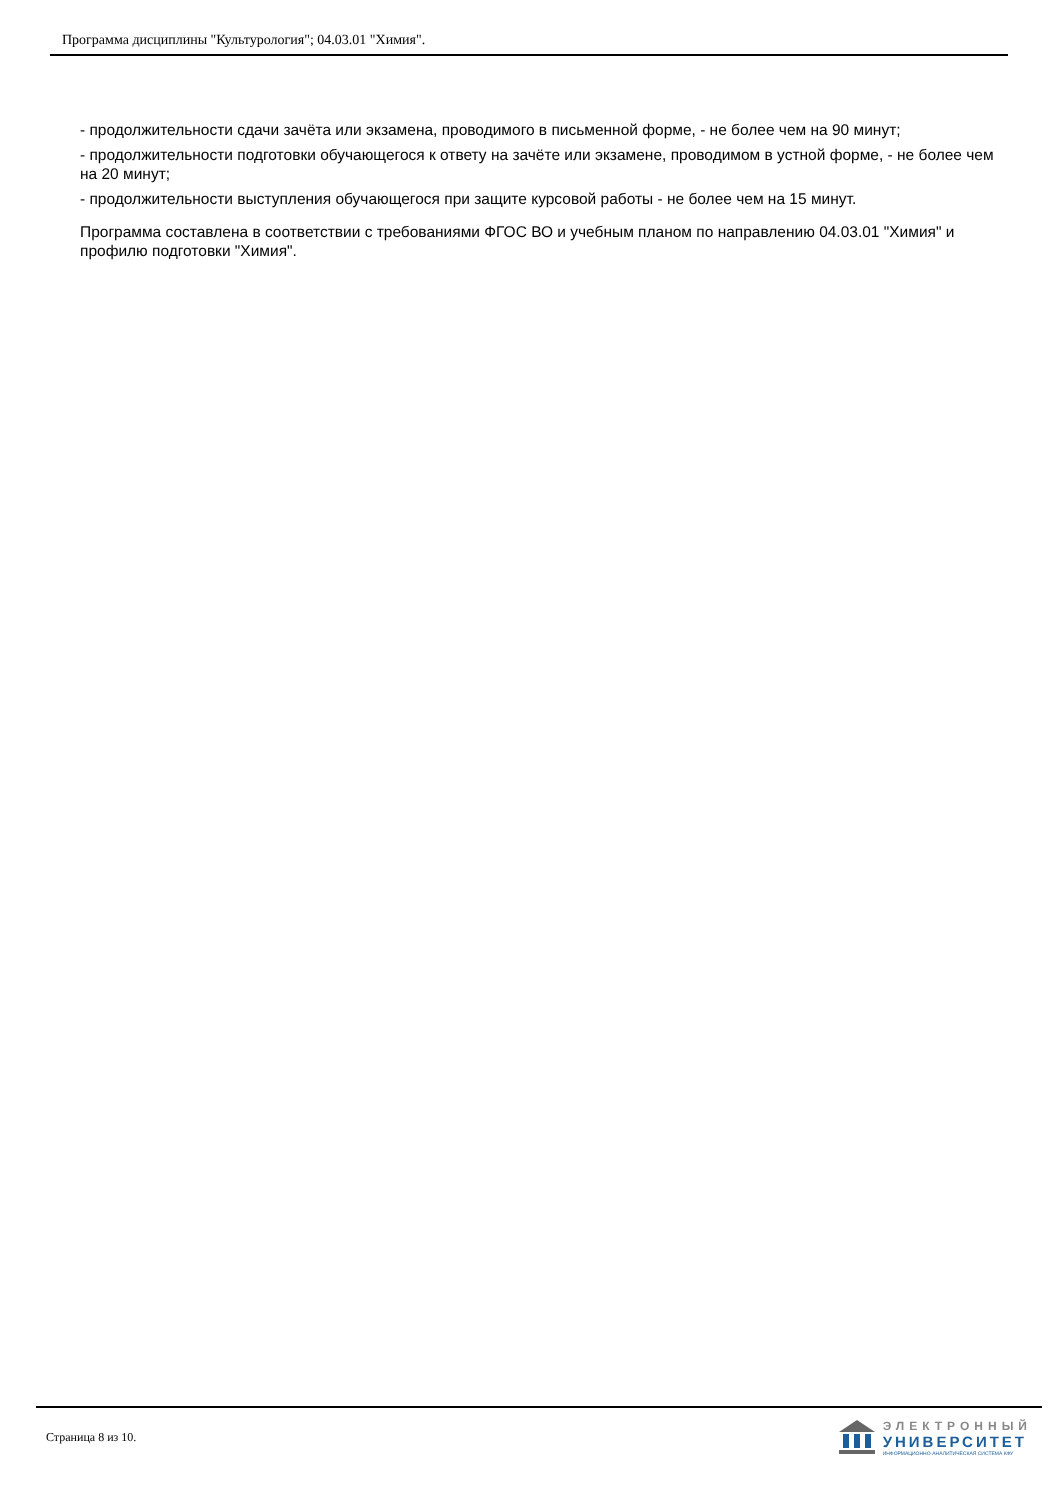Программа дисциплины "Культурология"; 04.03.01 "Химия".
- продолжительности сдачи зачёта или экзамена, проводимого в письменной форме, - не более чем на 90 минут;
- продолжительности подготовки обучающегося к ответу на зачёте или экзамене, проводимом в устной форме, - не более чем на 20 минут;
- продолжительности выступления обучающегося при защите курсовой работы - не более чем на 15 минут.
Программа составлена в соответствии с требованиями ФГОС ВО и учебным планом по направлению 04.03.01 "Химия" и профилю подготовки "Химия".
Страница 8 из 10.
ЭЛЕКТРОННЫЙ
УНИВЕРСИТЕТ
ИНФОРМАЦИОННО-АНАЛИТИЧЕСКАЯ СИСТЕМА КФУ